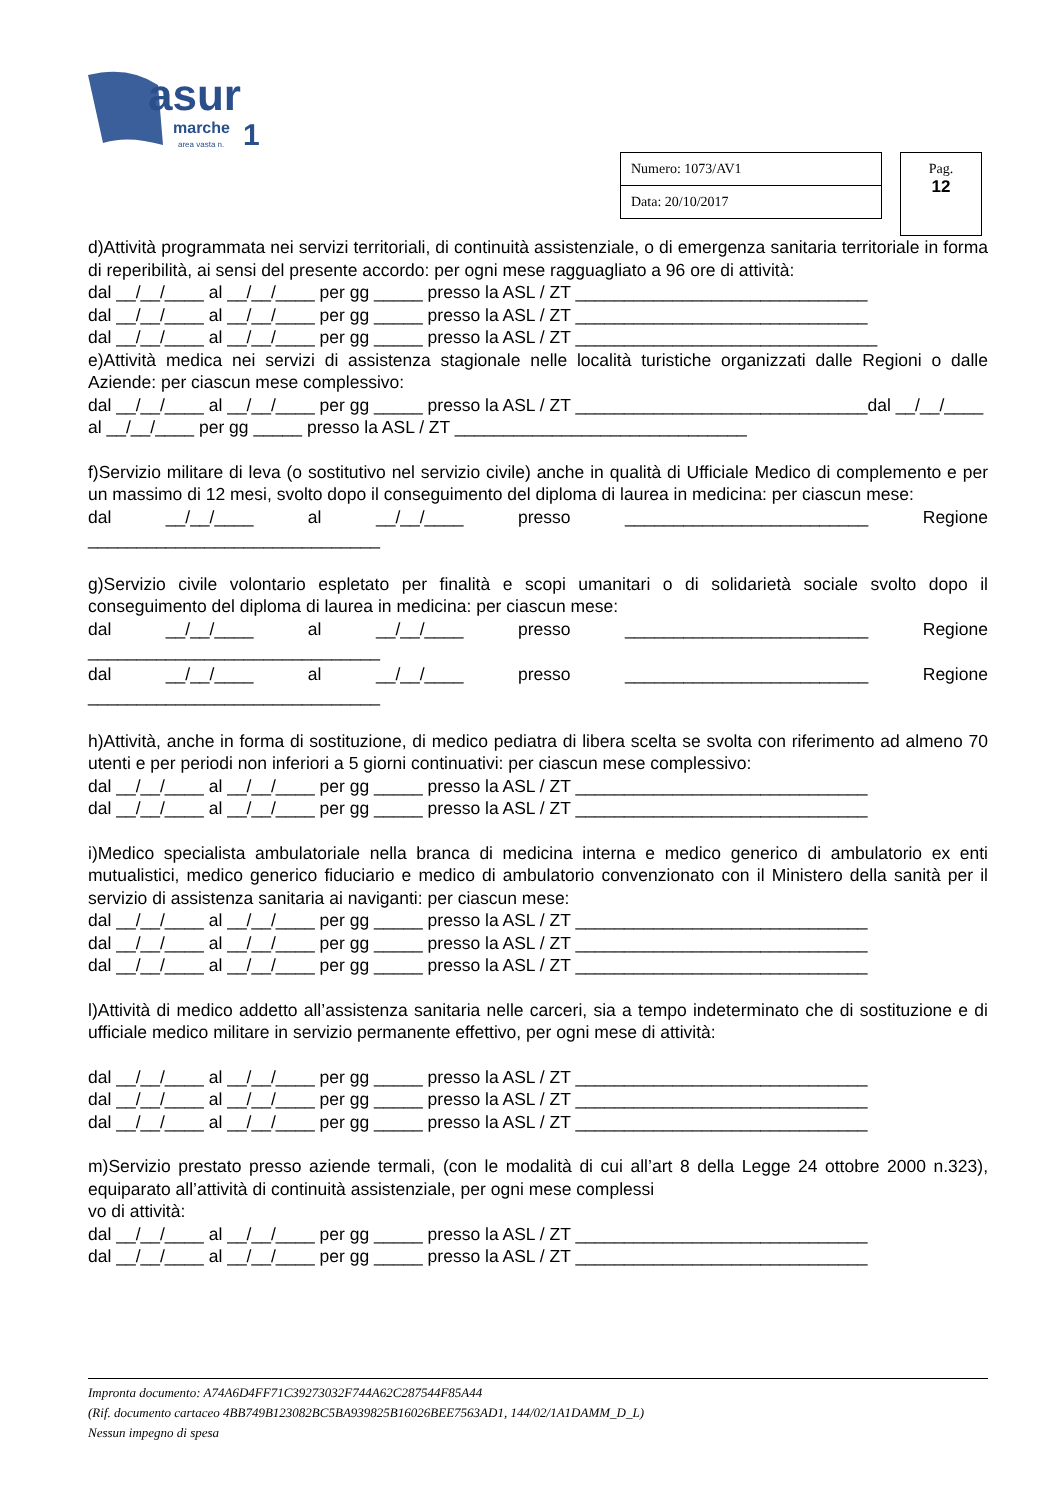asur
marche
1
area vasta n.
| Numero: 1073/AV1 |
| Data: 20/10/2017 |
Pag.
12
d)Attività programmata nei servizi territoriali, di continuità assistenziale, o di emergenza sanitaria territoriale in forma di reperibilità, ai sensi del presente accordo: per ogni mese ragguagliato a 96 ore di attività:
dal __/__/____ al __/__/____ per gg _____ presso la ASL / ZT ______________________________
dal __/__/____ al __/__/____ per gg _____ presso la ASL / ZT ______________________________
dal __/__/____ al __/__/____ per gg _____ presso la ASL / ZT _______________________________
e)Attività medica nei servizi di assistenza stagionale nelle località turistiche organizzati dalle Regioni o dalle Aziende: per ciascun mese complessivo:
dal __/__/____ al __/__/____ per gg _____ presso la ASL / ZT ______________________________dal __/__/____ al __/__/____ per gg _____ presso la ASL / ZT ______________________________
f)Servizio militare di leva (o sostitutivo nel servizio civile) anche in qualità di Ufficiale Medico di complemento e per un massimo di 12 mesi, svolto dopo il conseguimento del diploma di laurea in medicina: per ciascun mese:
dal __/__/____ al __/__/____ presso _________________________ Regione
______________________________
g)Servizio civile volontario espletato per finalità e scopi umanitari o di solidarietà sociale svolto dopo il conseguimento del diploma di laurea in medicina: per ciascun mese:
dal __/__/____ al __/__/____ presso _________________________ Regione
______________________________
dal __/__/____ al __/__/____ presso _________________________ Regione
______________________________
h)Attività, anche in forma di sostituzione, di medico pediatra di libera scelta se svolta con riferimento ad almeno 70 utenti e per periodi non inferiori a 5 giorni continuativi: per ciascun mese complessivo:
dal __/__/____ al __/__/____ per gg _____ presso la ASL / ZT ______________________________
dal __/__/____ al __/__/____ per gg _____ presso la ASL / ZT ______________________________
i)Medico specialista ambulatoriale nella branca di medicina interna e medico generico di ambulatorio ex enti mutualistici, medico generico fiduciario e medico di ambulatorio convenzionato con il Ministero della sanità per il servizio di assistenza sanitaria ai naviganti: per ciascun mese:
dal __/__/____ al __/__/____ per gg _____ presso la ASL / ZT ______________________________
dal __/__/____ al __/__/____ per gg _____ presso la ASL / ZT ______________________________
dal __/__/____ al __/__/____ per gg _____ presso la ASL / ZT ______________________________
l)Attività di medico addetto all’assistenza sanitaria nelle carceri, sia a tempo indeterminato che di sostituzione e di ufficiale medico militare in servizio permanente effettivo, per ogni mese di attività:
dal __/__/____ al __/__/____ per gg _____ presso la ASL / ZT ______________________________
dal __/__/____ al __/__/____ per gg _____ presso la ASL / ZT ______________________________
dal __/__/____ al __/__/____ per gg _____ presso la ASL / ZT ______________________________
m)Servizio prestato presso aziende termali, (con le modalità di cui all’art 8 della Legge 24 ottobre 2000 n.323), equiparato all’attività di continuità assistenziale, per ogni mese complessi
vo di attività:
dal __/__/____ al __/__/____ per gg _____ presso la ASL / ZT ______________________________
dal __/__/____ al __/__/____ per gg _____ presso la ASL / ZT ______________________________
Impronta documento: A74A6D4FF71C39273032F744A62C287544F85A44
(Rif. documento cartaceo 4BB749B123082BC5BA939825B16026BEE7563AD1, 144/02/1A1DAMM_D_L)
Nessun impegno di spesa